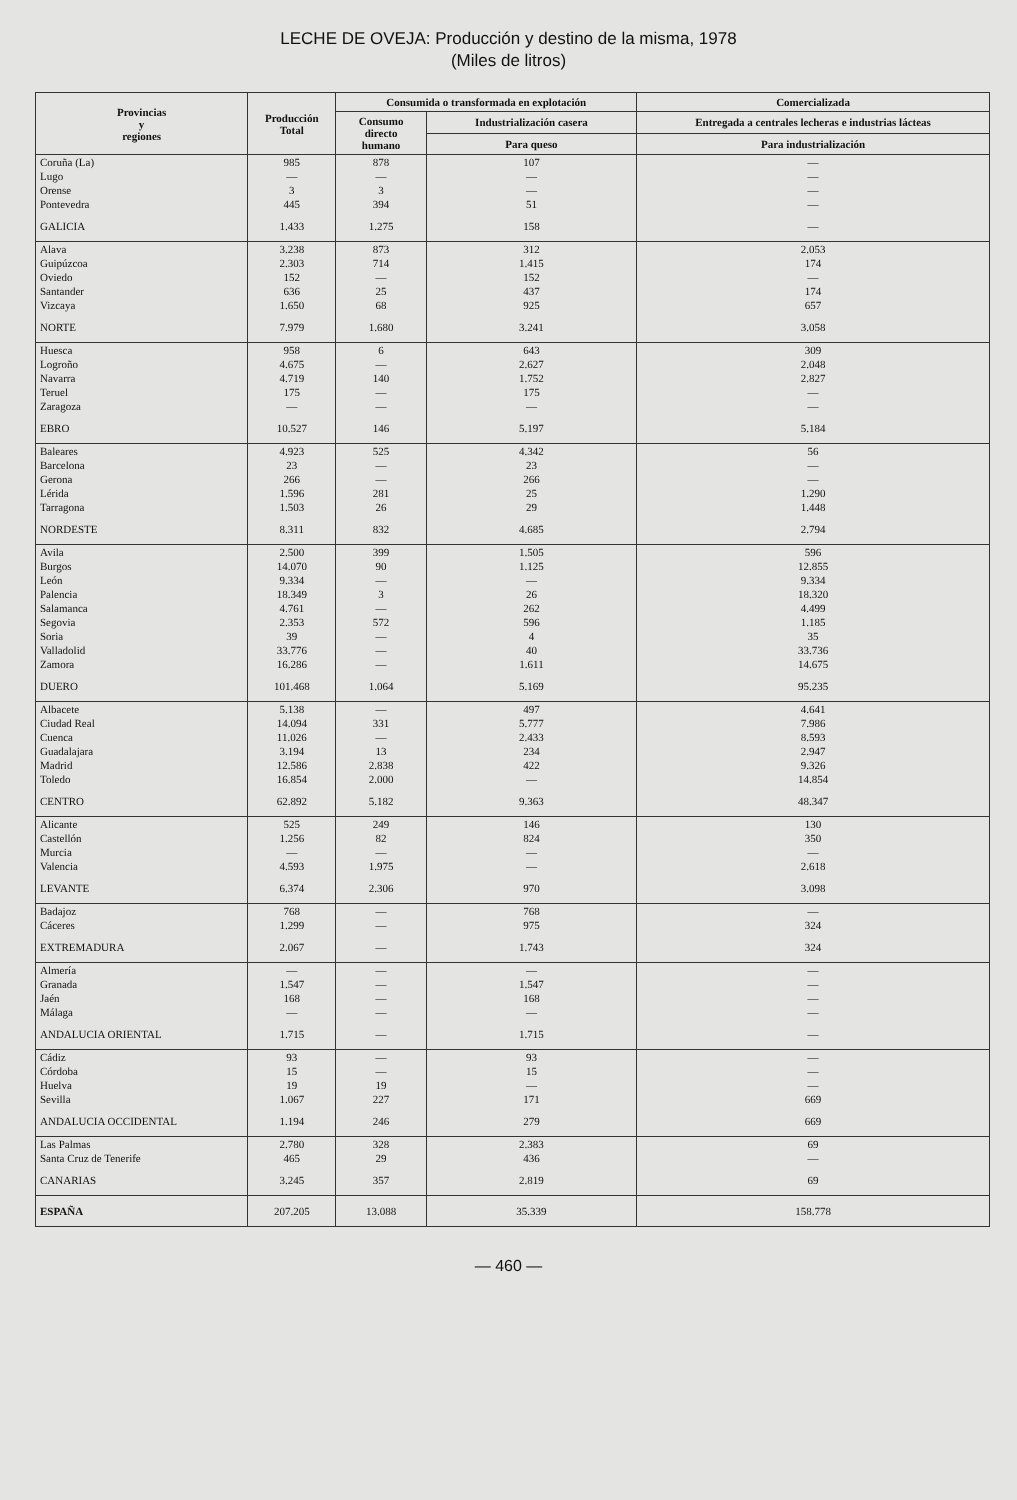LECHE DE OVEJA: Producción y destino de la misma, 1978
(Miles de litros)
| Provincias y regiones | Producción Total | Consumida o transformada en explotación | | Comercializada |
| --- | --- | --- | --- | --- |
| | | Consumo directo humano | Industrialización casera | Entregada a centrales lecheras e industrias lácteas |
| | | | Para queso | Para industrialización |
| Coruña (La) Lugo Orense Pontevedra | 985 — 3 445 | 878 — 3 394 | 107 — — 51 | — — — — |
| GALICIA | 1.433 | 1.275 | 158 | — |
| Alava Guipúzcoa Oviedo Santander Vizcaya | 3.238 2.303 152 636 1.650 | 873 714 — 25 68 | 312 1.415 152 437 925 | 2.053 174 — 174 657 |
| NORTE | 7.979 | 1.680 | 3.241 | 3.058 |
| Huesca Logroño Navarra Teruel Zaragoza | 958 4.675 4.719 175 — | 6 — 140 — — | 643 2.627 1.752 175 — | 309 2.048 2.827 — — |
| EBRO | 10.527 | 146 | 5.197 | 5.184 |
| Baleares Barcelona Gerona Lérida Tarragona | 4.923 23 266 1.596 1.503 | 525 — — 281 26 | 4.342 23 266 25 29 | 56 — — 1.290 1.448 |
| NORDESTE | 8.311 | 832 | 4.685 | 2.794 |
| Avila Burgos León Palencia Salamanca Segovia Soria Valladolid Zamora | 2.500 14.070 9.334 18.349 4.761 2.353 39 33.776 16.286 | 399 90 — 3 — 572 — — — | 1.505 1.125 — 26 262 596 4 40 1.611 | 596 12.855 9.334 18.320 4.499 1.185 35 33.736 14.675 |
| DUERO | 101.468 | 1.064 | 5.169 | 95.235 |
| Albacete Ciudad Real Cuenca Guadalajara Madrid Toledo | 5.138 14.094 11.026 3.194 12.586 16.854 | — 331 — 13 2.838 2.000 | 497 5.777 2.433 234 422 — | 4.641 7.986 8.593 2.947 9.326 14.854 |
| CENTRO | 62.892 | 5.182 | 9.363 | 48.347 |
| Alicante Castellón Murcia Valencia | 525 1.256 — 4.593 | 249 82 — 1.975 | 146 824 — — | 130 350 — 2.618 |
| LEVANTE | 6.374 | 2.306 | 970 | 3.098 |
| Badajoz Cáceres | 768 1.299 | — — | 768 975 | — 324 |
| EXTREMADURA | 2.067 | — | 1.743 | 324 |
| Almería Granada Jaén Málaga | — 1.547 168 — | — — — — | — 1.547 168 — | — — — — |
| ANDALUCIA ORIENTAL | 1.715 | — | 1.715 | — |
| Cádiz Córdoba Huelva Sevilla | 93 15 19 1.067 | — — 19 227 | 93 15 — 171 | — — — 669 |
| ANDALUCIA OCCIDENTAL | 1.194 | 246 | 279 | 669 |
| Las Palmas Santa Cruz de Tenerife | 2.780 465 | 328 29 | 2.383 436 | 69 — |
| CANARIAS | 3.245 | 357 | 2.819 | 69 |
| ESPAÑA | 207.205 | 13.088 | 35.339 | 158.778 |
— 460 —